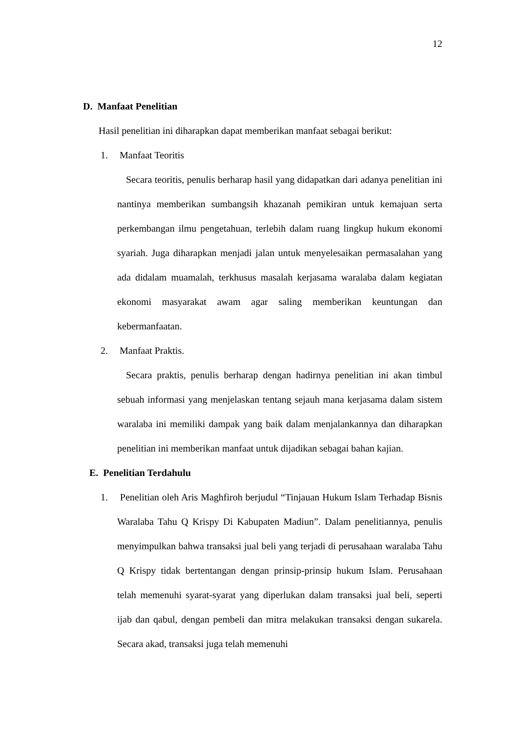12
D. Manfaat Penelitian
Hasil penelitian ini diharapkan dapat memberikan manfaat sebagai berikut:
1. Manfaat Teoritis
Secara teoritis, penulis berharap hasil yang didapatkan dari adanya penelitian ini nantinya memberikan sumbangsih khazanah pemikiran untuk kemajuan serta perkembangan ilmu pengetahuan, terlebih dalam ruang lingkup hukum ekonomi syariah. Juga diharapkan menjadi jalan untuk menyelesaikan permasalahan yang ada didalam muamalah, terkhusus masalah kerjasama waralaba dalam kegiatan ekonomi masyarakat awam agar saling memberikan keuntungan dan kebermanfaatan.
2. Manfaat Praktis.
Secara praktis, penulis berharap dengan hadirnya penelitian ini akan timbul sebuah informasi yang menjelaskan tentang sejauh mana kerjasama dalam sistem waralaba ini memiliki dampak yang baik dalam menjalankannya dan diharapkan penelitian ini memberikan manfaat untuk dijadikan sebagai bahan kajian.
E. Penelitian Terdahulu
1. Penelitian oleh Aris Maghfiroh berjudul “Tinjauan Hukum Islam Terhadap Bisnis Waralaba Tahu Q Krispy Di Kabupaten Madiun”. Dalam penelitiannya, penulis menyimpulkan bahwa transaksi jual beli yang terjadi di perusahaan waralaba Tahu Q Krispy tidak bertentangan dengan prinsip-prinsip hukum Islam. Perusahaan telah memenuhi syarat-syarat yang diperlukan dalam transaksi jual beli, seperti ijab dan qabul, dengan pembeli dan mitra melakukan transaksi dengan sukarela. Secara akad, transaksi juga telah memenuhi